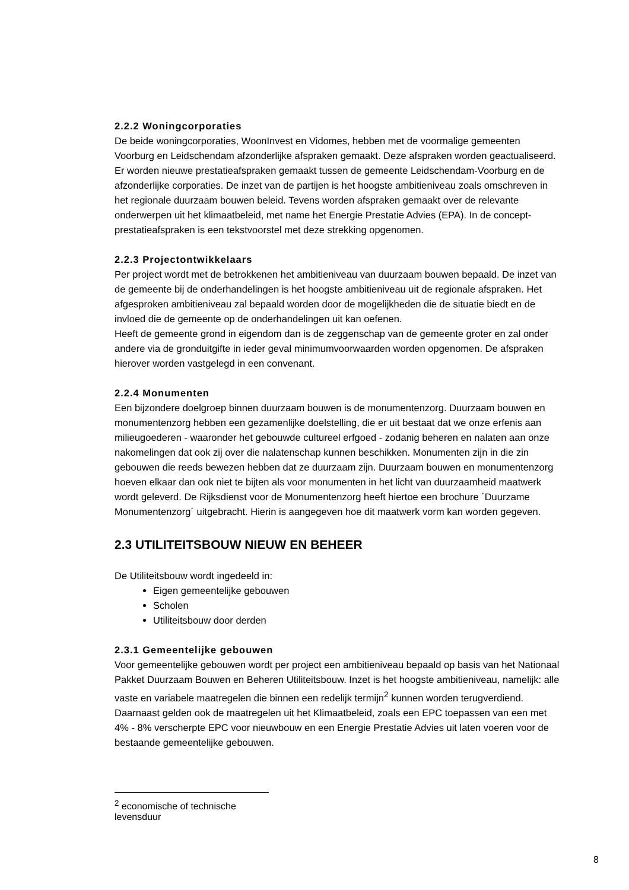2.2.2 Woningcorporaties
De beide woningcorporaties, WoonInvest en Vidomes, hebben met de voormalige gemeenten Voorburg en Leidschendam afzonderlijke afspraken gemaakt. Deze afspraken worden geactualiseerd. Er worden nieuwe prestatieafspraken gemaakt tussen de gemeente Leidschendam-Voorburg en de afzonderlijke corporaties. De inzet van de partijen is het hoogste ambitieniveau zoals omschreven in het regionale duurzaam bouwen beleid. Tevens worden afspraken gemaakt over de relevante onderwerpen uit het klimaatbeleid, met name het Energie Prestatie Advies (EPA). In de concept-prestatieafspraken is een tekstvoorstel met deze strekking opgenomen.
2.2.3 Projectontwikkelaars
Per project wordt met de betrokkenen het ambitieniveau van duurzaam bouwen bepaald. De inzet van de gemeente bij de onderhandelingen is het hoogste ambitieniveau uit de regionale afspraken. Het afgesproken ambitieniveau zal bepaald worden door de mogelijkheden die de situatie biedt en de invloed die de gemeente op de onderhandelingen uit kan oefenen.
Heeft de gemeente grond in eigendom dan is de zeggenschap van de gemeente groter en zal onder andere via de gronduitgifte in ieder geval minimumvoorwaarden worden opgenomen. De afspraken hierover worden vastgelegd in een convenant.
2.2.4 Monumenten
Een bijzondere doelgroep binnen duurzaam bouwen is de monumentenzorg. Duurzaam bouwen en monumentenzorg hebben een gezamenlijke doelstelling, die er uit bestaat dat we onze erfenis aan milieugoederen - waaronder het gebouwde cultureel erfgoed - zodanig beheren en nalaten aan onze nakomelingen dat ook zij over die nalatenschap kunnen beschikken. Monumenten zijn in die zin gebouwen die reeds bewezen hebben dat ze duurzaam zijn. Duurzaam bouwen en monumentenzorg hoeven elkaar dan ook niet te bijten als voor monumenten in het licht van duurzaamheid maatwerk wordt geleverd. De Rijksdienst voor de Monumentenzorg heeft hiertoe een brochure ´Duurzame Monumentenzorg´ uitgebracht. Hierin is aangegeven hoe dit maatwerk vorm kan worden gegeven.
2.3 UTILITEITSBOUW NIEUW EN BEHEER
De Utiliteitsbouw wordt ingedeeld in:
Eigen gemeentelijke gebouwen
Scholen
Utiliteitsbouw door derden
2.3.1 Gemeentelijke gebouwen
Voor gemeentelijke gebouwen wordt per project een ambitieniveau bepaald op basis van het Nationaal Pakket Duurzaam Bouwen en Beheren Utiliteitsbouw. Inzet is het hoogste ambitieniveau, namelijk: alle vaste en variabele maatregelen die binnen een redelijk termijn<sup>2</sup> kunnen worden terugverdiend. Daarnaast gelden ook de maatregelen uit het Klimaatbeleid, zoals een EPC toepassen van een met 4% - 8% verscherpte EPC voor nieuwbouw en een Energie Prestatie Advies uit laten voeren voor de bestaande gemeentelijke gebouwen.
<sup>2</sup> economische of technische levensduur
8